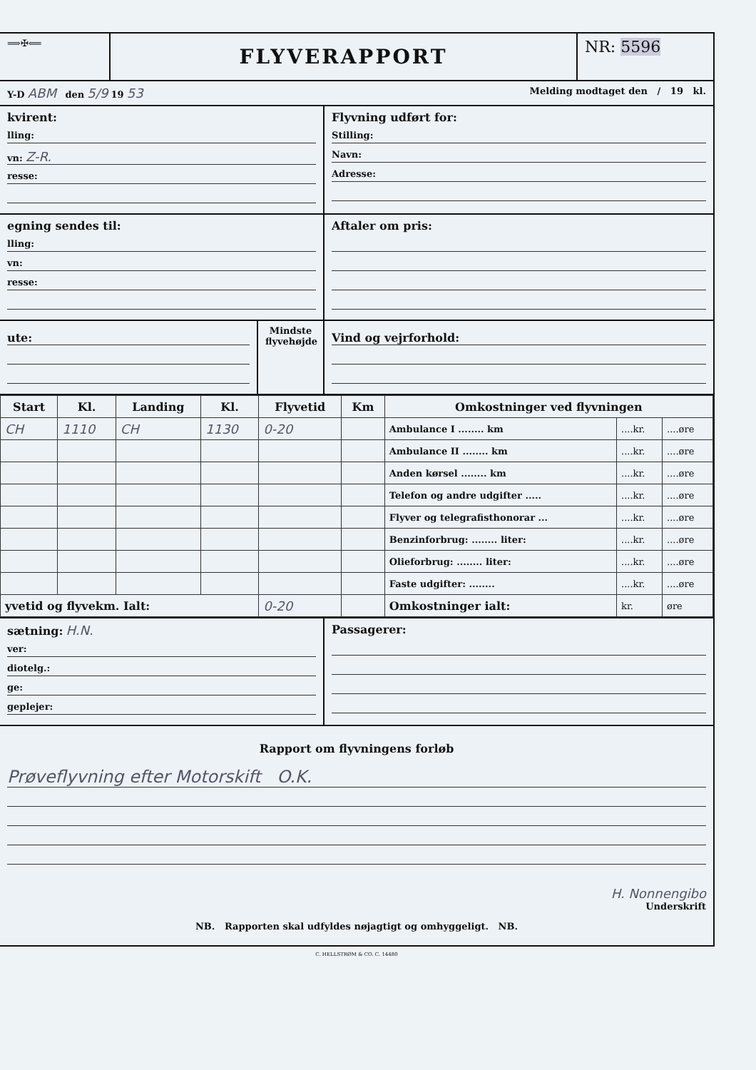⟹✠⟸
FLYVERAPPORT
NR: 5596
Y-D ABM den 5/9 19 53
Melding modtaget den / 19 kl.
kvirent:
lling:
vn: Z-R.
resse:
Flyvning udført for:
Stilling:
Navn:
Adresse:
egning sendes til:
lling:
vn:
resse:
Aftaler om pris:
ute:
Mindste flyvehøjde
Vind og vejrforhold:
| Start | Kl. | Landing | Kl. | Flyvetid | Km | Omkostninger ved flyvningen | | |
| --- | --- | --- | --- | --- | --- | --- | --- | --- |
| CH | 1110 | CH | 1130 | 0-20 | | Ambulance I ........ km | ....kr. | ....øre |
| | | | | | | Ambulance II ........ km | ....kr. | ....øre |
| | | | | | | Anden kørsel ........ km | ....kr. | ....øre |
| | | | | | | Telefon og andre udgifter ..... | ....kr. | ....øre |
| | | | | | | Flyver og telegrafisthonorar ... | ....kr. | ....øre |
| | | | | | | Benzinforbrug: ........ liter: | ....kr. | ....øre |
| | | | | | | Olieforbrug: ........ liter: | ....kr. | ....øre |
| | | | | | | Faste udgifter: ........ | ....kr. | ....øre |
| yvetid og flyvekm. Ialt: | | | | 0-20 | | Omkostninger ialt: | kr. | øre |
sætning: H.N.
ver:
diotelg.:
ge:
geplejer:
Passagerer:
Rapport om flyvningens forløb
Prøveflyvning efter Motorskift O.K.
H. Nonnengibo
Underskrift
NB. Rapporten skal udfyldes nøjagtigt og omhyggeligt. NB.
C. HELLSTRØM & CO. C. 14480